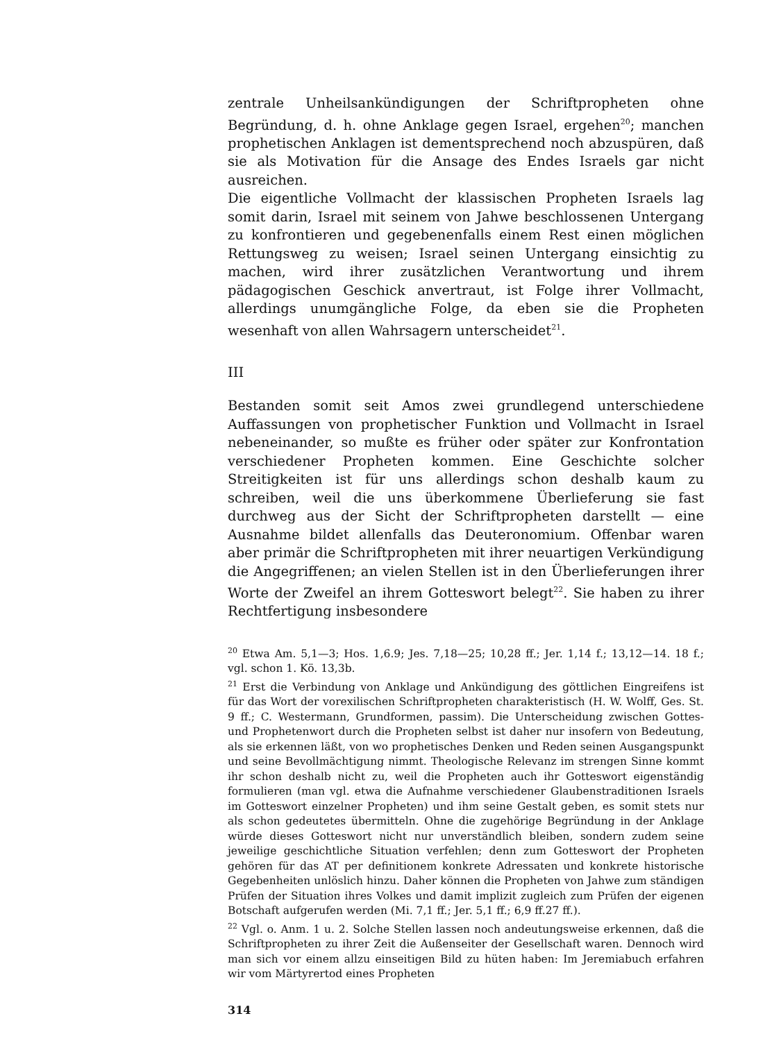zentrale Unheilsankündigungen der Schriftpropheten ohne Begründung, d. h. ohne Anklage gegen Israel, ergehen<sup>20</sup>; manchen prophetischen Anklagen ist dementsprechend noch abzuspüren, daß sie als Motivation für die Ansage des Endes Israels gar nicht ausreichen.
Die eigentliche Vollmacht der klassischen Propheten Israels lag somit darin, Israel mit seinem von Jahwe beschlossenen Untergang zu konfrontieren und gegebenenfalls einem Rest einen möglichen Rettungsweg zu weisen; Israel seinen Untergang einsichtig zu machen, wird ihrer zusätzlichen Verantwortung und ihrem pädagogischen Geschick anvertraut, ist Folge ihrer Vollmacht, allerdings unumgängliche Folge, da eben sie die Propheten wesenhaft von allen Wahrsagern unterscheidet<sup>21</sup>.
III
Bestanden somit seit Amos zwei grundlegend unterschiedene Auffassungen von prophetischer Funktion und Vollmacht in Israel nebeneinander, so mußte es früher oder später zur Konfrontation verschiedener Propheten kommen. Eine Geschichte solcher Streitigkeiten ist für uns allerdings schon deshalb kaum zu schreiben, weil die uns überkommene Überlieferung sie fast durchweg aus der Sicht der Schriftpropheten darstellt — eine Ausnahme bildet allenfalls das Deuteronomium. Offenbar waren aber primär die Schriftpropheten mit ihrer neuartigen Verkündigung die Angegriffenen; an vielen Stellen ist in den Überlieferungen ihrer Worte der Zweifel an ihrem Gotteswort belegt<sup>22</sup>. Sie haben zu ihrer Rechtfertigung insbesondere
<sup>20</sup> Etwa Am. 5,1—3; Hos. 1,6.9; Jes. 7,18—25; 10,28 ff.; Jer. 1,14 f.; 13,12—14. 18 f.; vgl. schon 1. Kö. 13,3b.
<sup>21</sup> Erst die Verbindung von Anklage und Ankündigung des göttlichen Eingreifens ist für das Wort der vorexilischen Schriftpropheten charakteristisch (H. W. Wolff, Ges. St. 9 ff.; C. Westermann, Grundformen, passim). Die Unterscheidung zwischen Gottes- und Prophetenwort durch die Propheten selbst ist daher nur insofern von Bedeutung, als sie erkennen läßt, von wo prophetisches Denken und Reden seinen Ausgangspunkt und seine Bevollmächtigung nimmt. Theologische Relevanz im strengen Sinne kommt ihr schon deshalb nicht zu, weil die Propheten auch ihr Gotteswort eigenständig formulieren (man vgl. etwa die Aufnahme verschiedener Glaubenstraditionen Israels im Gotteswort einzelner Propheten) und ihm seine Gestalt geben, es somit stets nur als schon gedeutetes übermitteln. Ohne die zugehörige Begründung in der Anklage würde dieses Gotteswort nicht nur unverständlich bleiben, sondern zudem seine jeweilige geschichtliche Situation verfehlen; denn zum Gotteswort der Propheten gehören für das AT per definitionem konkrete Adressaten und konkrete historische Gegebenheiten unlöslich hinzu. Daher können die Propheten von Jahwe zum ständigen Prüfen der Situation ihres Volkes und damit implizit zugleich zum Prüfen der eigenen Botschaft aufgerufen werden (Mi. 7,1 ff.; Jer. 5,1 ff.; 6,9 ff.27 ff.).
<sup>22</sup> Vgl. o. Anm. 1 u. 2. Solche Stellen lassen noch andeutungsweise erkennen, daß die Schriftpropheten zu ihrer Zeit die Außenseiter der Gesellschaft waren. Dennoch wird man sich vor einem allzu einseitigen Bild zu hüten haben: Im Jeremiabuch erfahren wir vom Märtyrertod eines Propheten
314